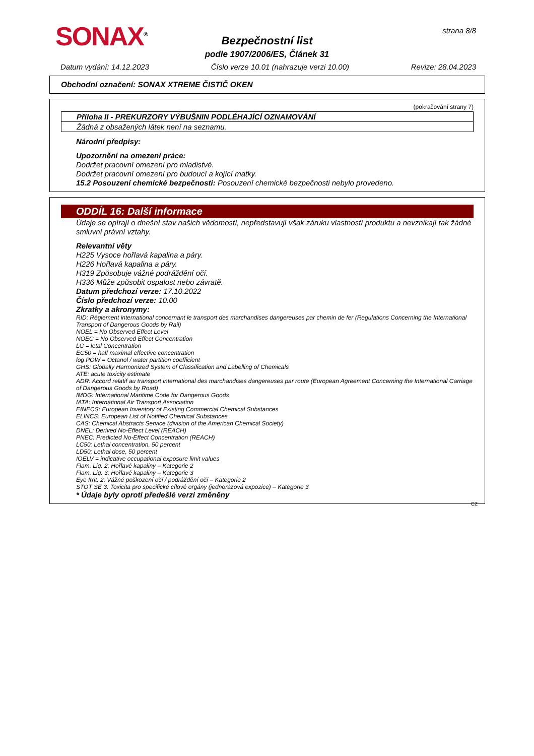SONAX<sup>®</sup>
Bezpečnostní list
podle 1907/2006/ES, Článek 31
strana 8/8
Datum vydání: 14.12.2023 Číslo verze 10.01 (nahrazuje verzi 10.00) Revize: 28.04.2023
Obchodní označení: SONAX XTREME ČISTIČ OKEN
(pokračování strany 7)
Příloha II - PREKURZORY VÝBUŠNIN PODLÉHAJÍCÍ OZNAMOVÁNÍ
Žádná z obsažených látek není na seznamu.
Národní předpisy:
Upozornění na omezení práce:
Dodržet pracovní omezení pro mladistvé.
Dodržet pracovní omezení pro budoucí a kojící matky.
15.2 Posouzení chemické bezpečnosti: Posouzení chemické bezpečnosti nebylo provedeno.
ODDÍL 16: Další informace
Údaje se opírají o dnešní stav našich vědomostí, nepředstavují však záruku vlastností produktu a nevznikají tak žádné smluvní právní vztahy.
Relevantní věty
H225 Vysoce hořlavá kapalina a páry.
H226 Hořlavá kapalina a páry.
H319 Způsobuje vážné podráždění očí.
H336 Může způsobit ospalost nebo závratě.
Datum předchozí verze: 17.10.2022
Číslo předchozí verze: 10.00
Zkratky a akronymy:
RID: Règlement international concernant le transport des marchandises dangereuses par chemin de fer (Regulations Concerning the International Transport of Dangerous Goods by Rail)
NOEL = No Observed Effect Level
NOEC = No Observed Effect Concentration
LC = letal Concentration
EC50 = half maximal effective concentration
log POW = Octanol / water partition coefficient
GHS: Globally Harmonized System of Classification and Labelling of Chemicals
ATE: acute toxicity estimate
ADR: Accord relatif au transport international des marchandises dangereuses par route (European Agreement Concerning the International Carriage of Dangerous Goods by Road)
IMDG: International Maritime Code for Dangerous Goods
IATA: International Air Transport Association
EINECS: European Inventory of Existing Commercial Chemical Substances
ELINCS: European List of Notified Chemical Substances
CAS: Chemical Abstracts Service (division of the American Chemical Society)
DNEL: Derived No-Effect Level (REACH)
PNEC: Predicted No-Effect Concentration (REACH)
LC50: Lethal concentration, 50 percent
LD50: Lethal dose, 50 percent
IOELV = indicative occupational exposure limit values
Flam. Liq. 2: Hořlavé kapaliny – Kategorie 2
Flam. Liq. 3: Hořlavé kapaliny – Kategorie 3
Eye Irrit. 2: Vážné poškození očí / podráždění očí – Kategorie 2
STOT SE 3: Toxicita pro specifické cílové orgány (jednorázová expozice) – Kategorie 3
* Údaje byly oproti předešlé verzi změněny
CZ